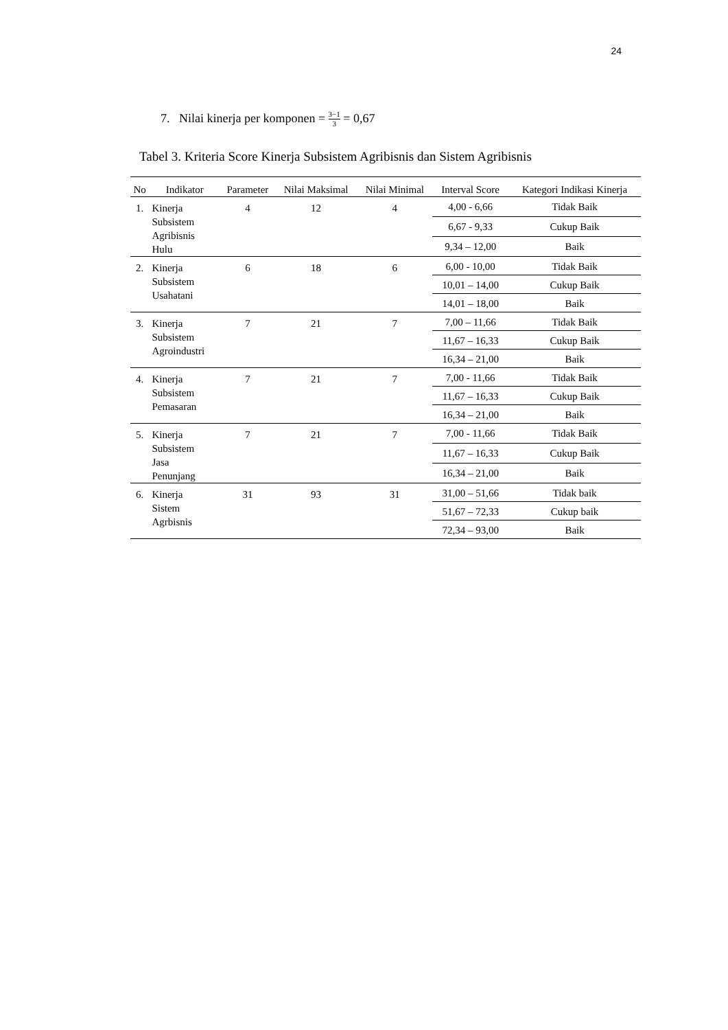24
7. Nilai kinerja per komponen = 3−1 3 = 0,67
Tabel 3. Kriteria Score Kinerja Subsistem Agribisnis dan Sistem Agribisnis
| No | Indikator | Parameter | Nilai Maksimal | Nilai Minimal | Interval Score | Kategori Indikasi Kinerja |
| --- | --- | --- | --- | --- | --- | --- |
| 1. | Kinerja Subsistem Agribisnis Hulu | 4 | 12 | 4 | 4,00 - 6,66 | Tidak Baik |
| | | | | | 6,67 - 9,33 | Cukup Baik |
| | | | | | 9,34 – 12,00 | Baik |
| 2. | Kinerja Subsistem Usahatani | 6 | 18 | 6 | 6,00 - 10,00 | Tidak Baik |
| | | | | | 10,01 – 14,00 | Cukup Baik |
| | | | | | 14,01 – 18,00 | Baik |
| 3. | Kinerja Subsistem Agroindustri | 7 | 21 | 7 | 7,00 – 11,66 | Tidak Baik |
| | | | | | 11,67 – 16,33 | Cukup Baik |
| | | | | | 16,34 – 21,00 | Baik |
| 4. | Kinerja Subsistem Pemasaran | 7 | 21 | 7 | 7,00 - 11,66 | Tidak Baik |
| | | | | | 11,67 – 16,33 | Cukup Baik |
| | | | | | 16,34 – 21,00 | Baik |
| 5. | Kinerja Subsistem Jasa Penunjang | 7 | 21 | 7 | 7,00 - 11,66 | Tidak Baik |
| | | | | | 11,67 – 16,33 | Cukup Baik |
| | | | | | 16,34 – 21,00 | Baik |
| 6. | Kinerja Sistem Agrbisnis | 31 | 93 | 31 | 31,00 – 51,66 | Tidak baik |
| | | | | | 51,67 – 72,33 | Cukup baik |
| | | | | | 72,34 – 93,00 | Baik |